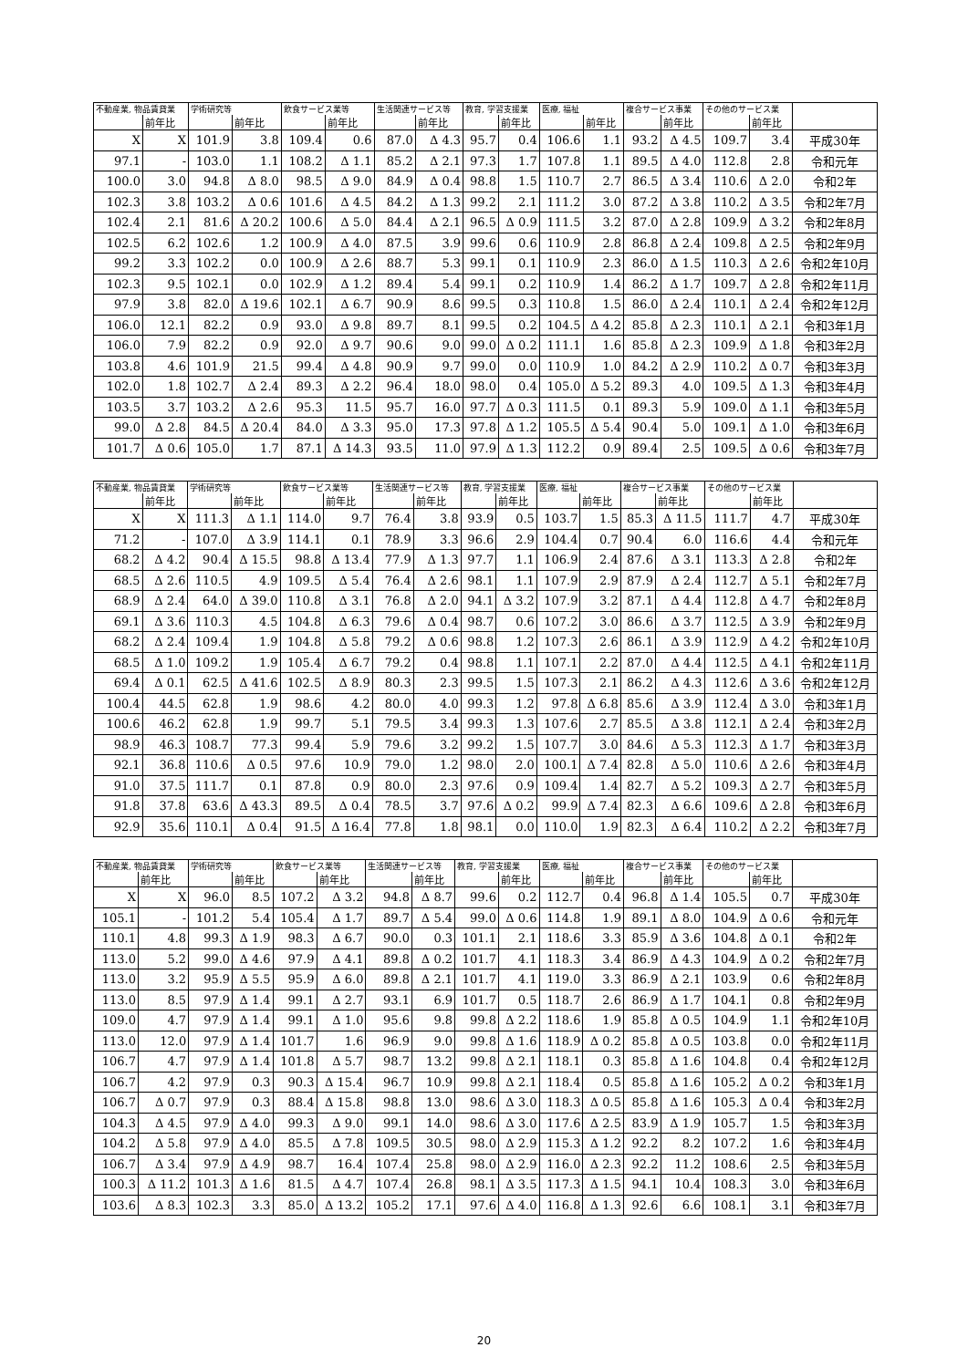| 不動産業, 物品賃貸業 | | 学術研究等 | | 飲食サービス業等 | | 生活関連サービス等 | | 教育, 学習支援業 | | 医療, 福祉 | | 複合サービス事業 | | その他のサービス業 | | |
| --- | --- | --- | --- | --- | --- | --- | --- | --- | --- | --- | --- | --- | --- | --- | --- | --- |
| | 前年比 | | 前年比 | | 前年比 | | 前年比 | | 前年比 | | 前年比 | | 前年比 | | 前年比 | |
| X | X | 101.9 | 3.8 | 109.4 | 0.6 | 87.0 | Δ 4.3 | 95.7 | 0.4 | 106.6 | 1.1 | 93.2 | Δ 4.5 | 109.7 | 3.4 | 平成30年 |
| 97.1 | - | 103.0 | 1.1 | 108.2 | Δ 1.1 | 85.2 | Δ 2.1 | 97.3 | 1.7 | 107.8 | 1.1 | 89.5 | Δ 4.0 | 112.8 | 2.8 | 令和元年 |
| 100.0 | 3.0 | 94.8 | Δ 8.0 | 98.5 | Δ 9.0 | 84.9 | Δ 0.4 | 98.8 | 1.5 | 110.7 | 2.7 | 86.5 | Δ 3.4 | 110.6 | Δ 2.0 | 令和2年 |
| 102.3 | 3.8 | 103.2 | Δ 0.6 | 101.6 | Δ 4.5 | 84.2 | Δ 1.3 | 99.2 | 2.1 | 111.2 | 3.0 | 87.2 | Δ 3.8 | 110.2 | Δ 3.5 | 令和2年7月 |
| 102.4 | 2.1 | 81.6 | Δ 20.2 | 100.6 | Δ 5.0 | 84.4 | Δ 2.1 | 96.5 | Δ 0.9 | 111.5 | 3.2 | 87.0 | Δ 2.8 | 109.9 | Δ 3.2 | 令和2年8月 |
| 102.5 | 6.2 | 102.6 | 1.2 | 100.9 | Δ 4.0 | 87.5 | 3.9 | 99.6 | 0.6 | 110.9 | 2.8 | 86.8 | Δ 2.4 | 109.8 | Δ 2.5 | 令和2年9月 |
| 99.2 | 3.3 | 102.2 | 0.0 | 100.9 | Δ 2.6 | 88.7 | 5.3 | 99.1 | 0.1 | 110.9 | 2.3 | 86.0 | Δ 1.5 | 110.3 | Δ 2.6 | 令和2年10月 |
| 102.3 | 9.5 | 102.1 | 0.0 | 102.9 | Δ 1.2 | 89.4 | 5.4 | 99.1 | 0.2 | 110.9 | 1.4 | 86.2 | Δ 1.7 | 109.7 | Δ 2.8 | 令和2年11月 |
| 97.9 | 3.8 | 82.0 | Δ 19.6 | 102.1 | Δ 6.7 | 90.9 | 8.6 | 99.5 | 0.3 | 110.8 | 1.5 | 86.0 | Δ 2.4 | 110.1 | Δ 2.4 | 令和2年12月 |
| 106.0 | 12.1 | 82.2 | 0.9 | 93.0 | Δ 9.8 | 89.7 | 8.1 | 99.5 | 0.2 | 104.5 | Δ 4.2 | 85.8 | Δ 2.3 | 110.1 | Δ 2.1 | 令和3年1月 |
| 106.0 | 7.9 | 82.2 | 0.9 | 92.0 | Δ 9.7 | 90.6 | 9.0 | 99.0 | Δ 0.2 | 111.1 | 1.6 | 85.8 | Δ 2.3 | 109.9 | Δ 1.8 | 令和3年2月 |
| 103.8 | 4.6 | 101.9 | 21.5 | 99.4 | Δ 4.8 | 90.9 | 9.7 | 99.0 | 0.0 | 110.9 | 1.0 | 84.2 | Δ 2.9 | 110.2 | Δ 0.7 | 令和3年3月 |
| 102.0 | 1.8 | 102.7 | Δ 2.4 | 89.3 | Δ 2.2 | 96.4 | 18.0 | 98.0 | 0.4 | 105.0 | Δ 5.2 | 89.3 | 4.0 | 109.5 | Δ 1.3 | 令和3年4月 |
| 103.5 | 3.7 | 103.2 | Δ 2.6 | 95.3 | 11.5 | 95.7 | 16.0 | 97.7 | Δ 0.3 | 111.5 | 0.1 | 89.3 | 5.9 | 109.0 | Δ 1.1 | 令和3年5月 |
| 99.0 | Δ 2.8 | 84.5 | Δ 20.4 | 84.0 | Δ 3.3 | 95.0 | 17.3 | 97.8 | Δ 1.2 | 105.5 | Δ 5.4 | 90.4 | 5.0 | 109.1 | Δ 1.0 | 令和3年6月 |
| 101.7 | Δ 0.6 | 105.0 | 1.7 | 87.1 | Δ 14.3 | 93.5 | 11.0 | 97.9 | Δ 1.3 | 112.2 | 0.9 | 89.4 | 2.5 | 109.5 | Δ 0.6 | 令和3年7月 |
| 不動産業, 物品賃貸業 | | 学術研究等 | | 飲食サービス業等 | | 生活関連サービス等 | | 教育, 学習支援業 | | 医療, 福祉 | | 複合サービス事業 | | その他のサービス業 | | |
| --- | --- | --- | --- | --- | --- | --- | --- | --- | --- | --- | --- | --- | --- | --- | --- | --- |
| | 前年比 | | 前年比 | | 前年比 | | 前年比 | | 前年比 | | 前年比 | | 前年比 | | 前年比 | |
| X | X | 111.3 | Δ 1.1 | 114.0 | 9.7 | 76.4 | 3.8 | 93.9 | 0.5 | 103.7 | 1.5 | 85.3 | Δ 11.5 | 111.7 | 4.7 | 平成30年 |
| 71.2 | - | 107.0 | Δ 3.9 | 114.1 | 0.1 | 78.9 | 3.3 | 96.6 | 2.9 | 104.4 | 0.7 | 90.4 | 6.0 | 116.6 | 4.4 | 令和元年 |
| 68.2 | Δ 4.2 | 90.4 | Δ 15.5 | 98.8 | Δ 13.4 | 77.9 | Δ 1.3 | 97.7 | 1.1 | 106.9 | 2.4 | 87.6 | Δ 3.1 | 113.3 | Δ 2.8 | 令和2年 |
| 68.5 | Δ 2.6 | 110.5 | 4.9 | 109.5 | Δ 5.4 | 76.4 | Δ 2.6 | 98.1 | 1.1 | 107.9 | 2.9 | 87.9 | Δ 2.4 | 112.7 | Δ 5.1 | 令和2年7月 |
| 68.9 | Δ 2.4 | 64.0 | Δ 39.0 | 110.8 | Δ 3.1 | 76.8 | Δ 2.0 | 94.1 | Δ 3.2 | 107.9 | 3.2 | 87.1 | Δ 4.4 | 112.8 | Δ 4.7 | 令和2年8月 |
| 69.1 | Δ 3.6 | 110.3 | 4.5 | 104.8 | Δ 6.3 | 79.6 | Δ 0.4 | 98.7 | 0.6 | 107.2 | 3.0 | 86.6 | Δ 3.7 | 112.5 | Δ 3.9 | 令和2年9月 |
| 68.2 | Δ 2.4 | 109.4 | 1.9 | 104.8 | Δ 5.8 | 79.2 | Δ 0.6 | 98.8 | 1.2 | 107.3 | 2.6 | 86.1 | Δ 3.9 | 112.9 | Δ 4.2 | 令和2年10月 |
| 68.5 | Δ 1.0 | 109.2 | 1.9 | 105.4 | Δ 6.7 | 79.2 | 0.4 | 98.8 | 1.1 | 107.1 | 2.2 | 87.0 | Δ 4.4 | 112.5 | Δ 4.1 | 令和2年11月 |
| 69.4 | Δ 0.1 | 62.5 | Δ 41.6 | 102.5 | Δ 8.9 | 80.3 | 2.3 | 99.5 | 1.5 | 107.3 | 2.1 | 86.2 | Δ 4.3 | 112.6 | Δ 3.6 | 令和2年12月 |
| 100.4 | 44.5 | 62.8 | 1.9 | 98.6 | 4.2 | 80.0 | 4.0 | 99.3 | 1.2 | 97.8 | Δ 6.8 | 85.6 | Δ 3.9 | 112.4 | Δ 3.0 | 令和3年1月 |
| 100.6 | 46.2 | 62.8 | 1.9 | 99.7 | 5.1 | 79.5 | 3.4 | 99.3 | 1.3 | 107.6 | 2.7 | 85.5 | Δ 3.8 | 112.1 | Δ 2.4 | 令和3年2月 |
| 98.9 | 46.3 | 108.7 | 77.3 | 99.4 | 5.9 | 79.6 | 3.2 | 99.2 | 1.5 | 107.7 | 3.0 | 84.6 | Δ 5.3 | 112.3 | Δ 1.7 | 令和3年3月 |
| 92.1 | 36.8 | 110.6 | Δ 0.5 | 97.6 | 10.9 | 79.0 | 1.2 | 98.0 | 2.0 | 100.1 | Δ 7.4 | 82.8 | Δ 5.0 | 110.6 | Δ 2.6 | 令和3年4月 |
| 91.0 | 37.5 | 111.7 | 0.1 | 87.8 | 0.9 | 80.0 | 2.3 | 97.6 | 0.9 | 109.4 | 1.4 | 82.7 | Δ 5.2 | 109.3 | Δ 2.7 | 令和3年5月 |
| 91.8 | 37.8 | 63.6 | Δ 43.3 | 89.5 | Δ 0.4 | 78.5 | 3.7 | 97.6 | Δ 0.2 | 99.9 | Δ 7.4 | 82.3 | Δ 6.6 | 109.6 | Δ 2.8 | 令和3年6月 |
| 92.9 | 35.6 | 110.1 | Δ 0.4 | 91.5 | Δ 16.4 | 77.8 | 1.8 | 98.1 | 0.0 | 110.0 | 1.9 | 82.3 | Δ 6.4 | 110.2 | Δ 2.2 | 令和3年7月 |
| 不動産業, 物品賃貸業 | | 学術研究等 | | 飲食サービス業等 | | 生活関連サービス等 | | 教育, 学習支援業 | | 医療, 福祉 | | 複合サービス事業 | | その他のサービス業 | | |
| --- | --- | --- | --- | --- | --- | --- | --- | --- | --- | --- | --- | --- | --- | --- | --- | --- |
| | 前年比 | | 前年比 | | 前年比 | | 前年比 | | 前年比 | | 前年比 | | 前年比 | | 前年比 | |
| X | X | 96.0 | 8.5 | 107.2 | Δ 3.2 | 94.8 | Δ 8.7 | 99.6 | 0.2 | 112.7 | 0.4 | 96.8 | Δ 1.4 | 105.5 | 0.7 | 平成30年 |
| 105.1 | - | 101.2 | 5.4 | 105.4 | Δ 1.7 | 89.7 | Δ 5.4 | 99.0 | Δ 0.6 | 114.8 | 1.9 | 89.1 | Δ 8.0 | 104.9 | Δ 0.6 | 令和元年 |
| 110.1 | 4.8 | 99.3 | Δ 1.9 | 98.3 | Δ 6.7 | 90.0 | 0.3 | 101.1 | 2.1 | 118.6 | 3.3 | 85.9 | Δ 3.6 | 104.8 | Δ 0.1 | 令和2年 |
| 113.0 | 5.2 | 99.0 | Δ 4.6 | 97.9 | Δ 4.1 | 89.8 | Δ 0.2 | 101.7 | 4.1 | 118.3 | 3.4 | 86.9 | Δ 4.3 | 104.9 | Δ 0.2 | 令和2年7月 |
| 113.0 | 3.2 | 95.9 | Δ 5.5 | 95.9 | Δ 6.0 | 89.8 | Δ 2.1 | 101.7 | 4.1 | 119.0 | 3.3 | 86.9 | Δ 2.1 | 103.9 | 0.6 | 令和2年8月 |
| 113.0 | 8.5 | 97.9 | Δ 1.4 | 99.1 | Δ 2.7 | 93.1 | 6.9 | 101.7 | 0.5 | 118.7 | 2.6 | 86.9 | Δ 1.7 | 104.1 | 0.8 | 令和2年9月 |
| 109.0 | 4.7 | 97.9 | Δ 1.4 | 99.1 | Δ 1.0 | 95.6 | 9.8 | 99.8 | Δ 2.2 | 118.6 | 1.9 | 85.8 | Δ 0.5 | 104.9 | 1.1 | 令和2年10月 |
| 113.0 | 12.0 | 97.9 | Δ 1.4 | 101.7 | 1.6 | 96.9 | 9.0 | 99.8 | Δ 1.6 | 118.9 | Δ 0.2 | 85.8 | Δ 0.5 | 103.8 | 0.0 | 令和2年11月 |
| 106.7 | 4.7 | 97.9 | Δ 1.4 | 101.8 | Δ 5.7 | 98.7 | 13.2 | 99.8 | Δ 2.1 | 118.1 | 0.3 | 85.8 | Δ 1.6 | 104.8 | 0.4 | 令和2年12月 |
| 106.7 | 4.2 | 97.9 | 0.3 | 90.3 | Δ 15.4 | 96.7 | 10.9 | 99.8 | Δ 2.1 | 118.4 | 0.5 | 85.8 | Δ 1.6 | 105.2 | Δ 0.2 | 令和3年1月 |
| 106.7 | Δ 0.7 | 97.9 | 0.3 | 88.4 | Δ 15.8 | 98.8 | 13.0 | 98.6 | Δ 3.0 | 118.3 | Δ 0.5 | 85.8 | Δ 1.6 | 105.3 | Δ 0.4 | 令和3年2月 |
| 104.3 | Δ 4.5 | 97.9 | Δ 4.0 | 99.3 | Δ 9.0 | 99.1 | 14.0 | 98.6 | Δ 3.0 | 117.6 | Δ 2.5 | 83.9 | Δ 1.9 | 105.7 | 1.5 | 令和3年3月 |
| 104.2 | Δ 5.8 | 97.9 | Δ 4.0 | 85.5 | Δ 7.8 | 109.5 | 30.5 | 98.0 | Δ 2.9 | 115.3 | Δ 1.2 | 92.2 | 8.2 | 107.2 | 1.6 | 令和3年4月 |
| 106.7 | Δ 3.4 | 97.9 | Δ 4.9 | 98.7 | 16.4 | 107.4 | 25.8 | 98.0 | Δ 2.9 | 116.0 | Δ 2.3 | 92.2 | 11.2 | 108.6 | 2.5 | 令和3年5月 |
| 100.3 | Δ 11.2 | 101.3 | Δ 1.6 | 81.5 | Δ 4.7 | 107.4 | 26.8 | 98.1 | Δ 3.5 | 117.3 | Δ 1.5 | 94.1 | 10.4 | 108.3 | 3.0 | 令和3年6月 |
| 103.6 | Δ 8.3 | 102.3 | 3.3 | 85.0 | Δ 13.2 | 105.2 | 17.1 | 97.6 | Δ 4.0 | 116.8 | Δ 1.3 | 92.6 | 6.6 | 108.1 | 3.1 | 令和3年7月 |
20